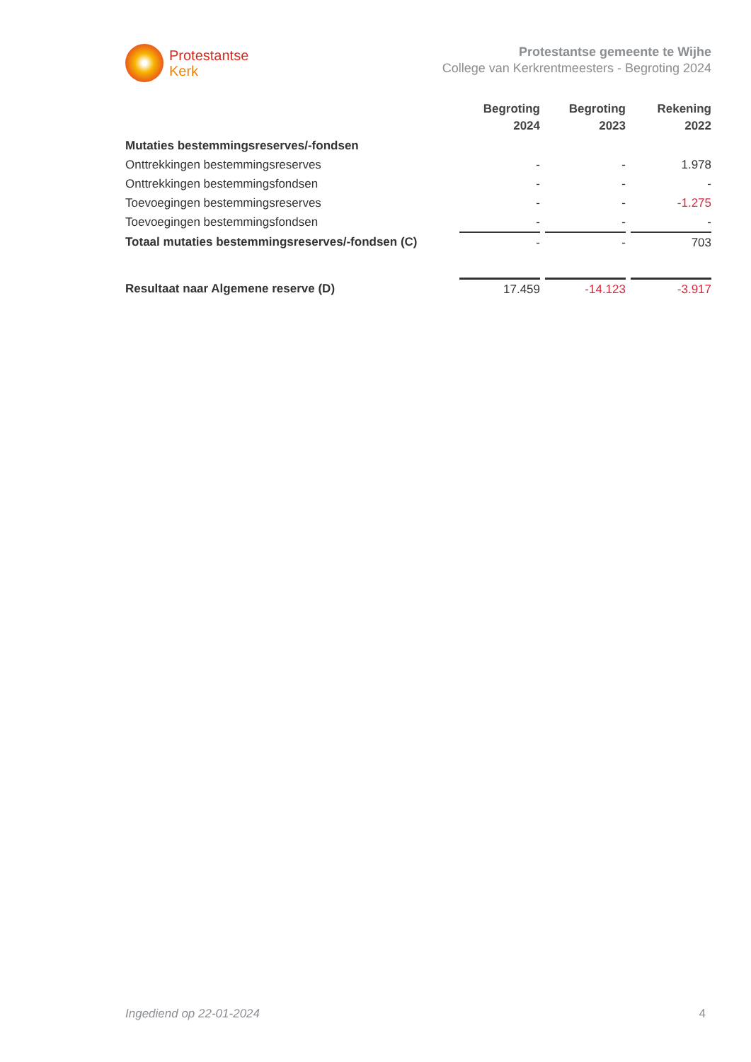Protestantse
Kerk
Protestantse gemeente te Wijhe
College van Kerkrentmeesters - Begroting 2024
| | Begroting 2024 | | Begroting 2023 | | Rekening 2022 |
| --- | --- | --- | --- | --- | --- |
| Mutaties bestemmingsreserves/-fondsen | | | | | |
| Onttrekkingen bestemmingsreserves | - | | - | | 1.978 |
| Onttrekkingen bestemmingsfondsen | - | | - | | - |
| Toevoegingen bestemmingsreserves | - | | - | | -1.275 |
| Toevoegingen bestemmingsfondsen | - | | - | | - |
| Totaal mutaties bestemmingsreserves/-fondsen (C) | - | | - | | 703 |
| Resultaat naar Algemene reserve (D) | 17.459 | | -14.123 | | -3.917 |
Ingediend op 22-01-2024 4